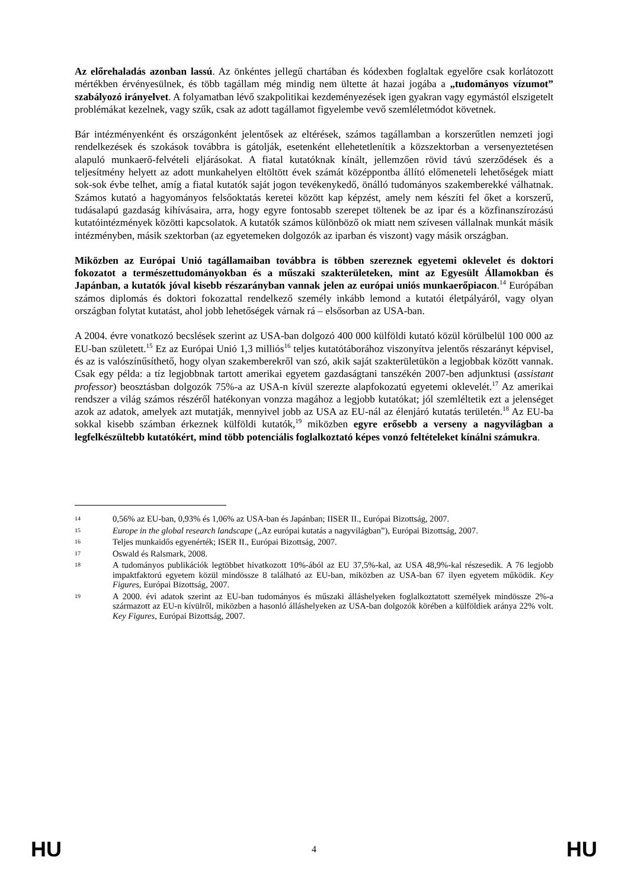Az előrehaladás azonban lassú. Az önkéntes jellegű chartában és kódexben foglaltak egyelőre csak korlátozott mértékben érvényesülnek, és több tagállam még mindig nem ültette át hazai jogába a „tudományos vízumot” szabályozó irányelvet. A folyamatban lévő szakpolitikai kezdeményezések igen gyakran vagy egymástól elszigetelt problémákat kezelnek, vagy szűk, csak az adott tagállamot figyelembe vevő szemléletmódot követnek.
Bár intézményenként és országonként jelentősek az eltérések, számos tagállamban a korszerűtlen nemzeti jogi rendelkezések és szokások továbbra is gátolják, esetenként ellehetetlenítik a közszektorban a versenyeztetésen alapuló munkaerő-felvételi eljárásokat. A fiatal kutatóknak kínált, jellemzően rövid távú szerződések és a teljesítmény helyett az adott munkahelyen eltöltött évek számát középpontba állító előmeneteli lehetőségek miatt sok-sok évbe telhet, amíg a fiatal kutatók saját jogon tevékenykedő, önálló tudományos szakemberekké válhatnak. Számos kutató a hagyományos felsőoktatás keretei között kap képzést, amely nem készíti fel őket a korszerű, tudásalapú gazdaság kihívásaira, arra, hogy egyre fontosabb szerepet töltenek be az ipar és a közfinanszírozású kutatóintézmények közötti kapcsolatok. A kutatók számos különböző ok miatt nem szívesen vállalnak munkát másik intézményben, másik szektorban (az egyetemeken dolgozók az iparban és viszont) vagy másik országban.
Miközben az Európai Unió tagállamaiban továbbra is többen szereznek egyetemi oklevelet és doktori fokozatot a természettudományokban és a műszaki szakterületeken, mint az Egyesült Államokban és Japánban, a kutatók jóval kisebb részarányban vannak jelen az európai uniós munkaerőpiacon.<sup>14</sup> Európában számos diplomás és doktori fokozattal rendelkező személy inkább lemond a kutatói életpályáról, vagy olyan országban folytat kutatást, ahol jobb lehetőségek várnak rá – elsősorban az USA-ban.
A 2004. évre vonatkozó becslések szerint az USA-ban dolgozó 400 000 külföldi kutató közül körülbelül 100 000 az EU-ban született.<sup>15</sup> Ez az Európai Unió 1,3 milliós<sup>16</sup> teljes kutatótáborához viszonyítva jelentős részarányt képvisel, és az is valószínűsíthető, hogy olyan szakemberekről van szó, akik saját szakterületükön a legjobbak között vannak. Csak egy példa: a tíz legjobbnak tartott amerikai egyetem gazdaságtani tanszékén 2007-ben adjunktusi (assistant professor) beosztásban dolgozók 75%-a az USA-n kívül szerezte alapfokozatú egyetemi oklevelét.<sup>17</sup> Az amerikai rendszer a világ számos részéről hatékonyan vonzza magához a legjobb kutatókat; jól szemléltetik ezt a jelenséget azok az adatok, amelyek azt mutatják, mennyivel jobb az USA az EU-nál az élenjáró kutatás területén.<sup>18</sup> Az EU-ba sokkal kisebb számban érkeznek külföldi kutatók,<sup>19</sup> miközben egyre erősebb a verseny a nagyvilágban a legfelkészültebb kutatókért, mind több potenciális foglalkoztató képes vonzó feltételeket kínálni számukra.
14 0,56% az EU-ban, 0,93% és 1,06% az USA-ban és Japánban; IISER II., Európai Bizottság, 2007.
15 Europe in the global research landscape („Az európai kutatás a nagyvilágban”), Európai Bizottság, 2007.
16 Teljes munkaidős egyenérték; ISER II., Európai Bizottság, 2007.
17 Oswald és Ralsmark, 2008.
18 A tudományos publikációk legtöbbet hivatkozott 10%-ából az EU 37,5%-kal, az USA 48,9%-kal részesedik. A 76 legjobb impaktfaktorú egyetem közül mindössze 8 található az EU-ban, miközben az USA-ban 67 ilyen egyetem működik. Key Figures, Európai Bizottság, 2007.
19 A 2000. évi adatok szerint az EU-ban tudományos és műszaki álláshelyeken foglalkoztatott személyek mindössze 2%-a származott az EU-n kívülről, miközben a hasonló álláshelyeken az USA-ban dolgozók körében a külföldiek aránya 22% volt. Key Figures, Európai Bizottság, 2007.
HU 4 HU